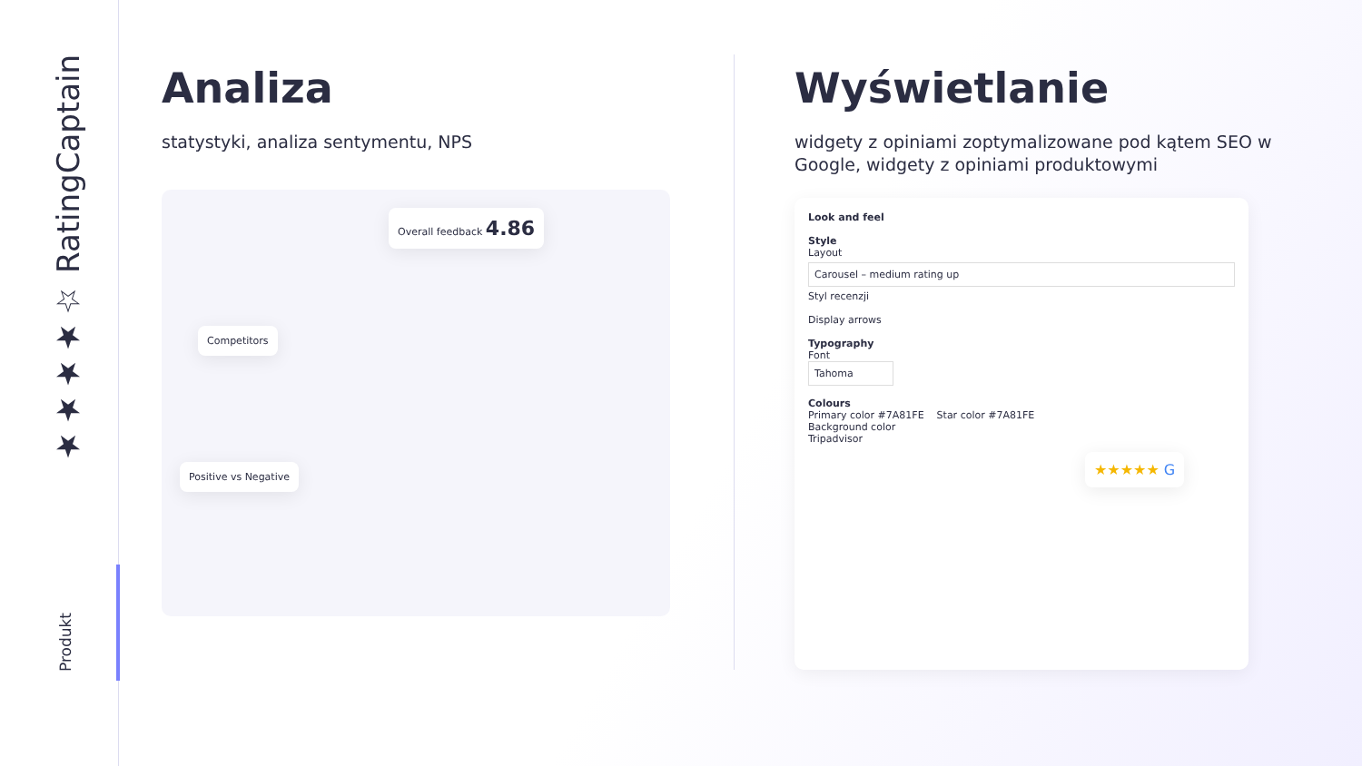★★★★☆ RatingCaptain
Produkt
Analiza
statystyki, analiza sentymentu, NPS
Overall feedback 4.86
Competitors
Positive vs Negative
Wyświetlanie
widgety z opiniami zoptymalizowane pod kątem SEO w Google, widgety z opiniami produktowymi
Look and feel
Style
Layout
Carousel – medium rating up
Styl recenzji
Display arrows
Typography
Font
Tahoma
Colours
Primary color #7A81FE Star color #7A81FE
Background color
Tripadvisor
★★★★★ G